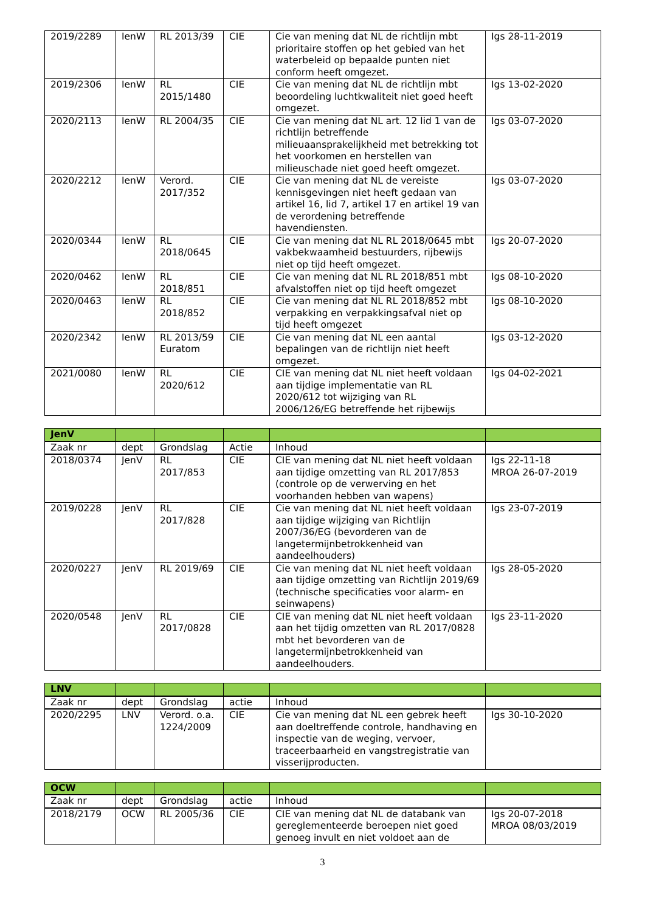| 2019/2289 | IenW | RL 2013/39 | CIE | Cie van mening dat NL de richtlijn mbt prioritaire stoffen op het gebied van het waterbeleid op bepaalde punten niet conform heeft omgezet. | Igs 28-11-2019 |
| 2019/2306 | IenW | RL 2015/1480 | CIE | Cie van mening dat NL de richtlijn mbt beoordeling luchtkwaliteit niet goed heeft omgezet. | Igs 13-02-2020 |
| 2020/2113 | IenW | RL 2004/35 | CIE | Cie van mening dat NL art. 12 lid 1 van de richtlijn betreffende milieuaansprakelijkheid met betrekking tot het voorkomen en herstellen van milieuschade niet goed heeft omgezet. | Igs 03-07-2020 |
| 2020/2212 | IenW | Verord. 2017/352 | CIE | Cie van mening dat NL de vereiste kennisgevingen niet heeft gedaan van artikel 16, lid 7, artikel 17 en artikel 19 van de verordening betreffende havendiensten. | Igs 03-07-2020 |
| 2020/0344 | IenW | RL 2018/0645 | CIE | Cie van mening dat NL RL 2018/0645 mbt vakbekwaamheid bestuurders, rijbewijs niet op tijd heeft omgezet. | Igs 20-07-2020 |
| 2020/0462 | IenW | RL 2018/851 | CIE | Cie van mening dat NL RL 2018/851 mbt afvalstoffen niet op tijd heeft omgezet | Igs 08-10-2020 |
| 2020/0463 | IenW | RL 2018/852 | CIE | Cie van mening dat NL RL 2018/852 mbt verpakking en verpakkingsafval niet op tijd heeft omgezet | Igs 08-10-2020 |
| 2020/2342 | IenW | RL 2013/59 Euratom | CIE | Cie van mening dat NL een aantal bepalingen van de richtlijn niet heeft omgezet. | Igs 03-12-2020 |
| 2021/0080 | IenW | RL 2020/612 | CIE | CIE van mening dat NL niet heeft voldaan aan tijdige implementatie van RL 2020/612 tot wijziging van RL 2006/126/EG betreffende het rijbewijs | Igs 04-02-2021 |
| JenV | | | | | |
| Zaak nr | dept | Grondslag | Actie | Inhoud | |
| 2018/0374 | JenV | RL 2017/853 | CIE | CIE van mening dat NL niet heeft voldaan aan tijdige omzetting van RL 2017/853 (controle op de verwerving en het voorhanden hebben van wapens) | Igs 22-11-18 MROA 26-07-2019 |
| 2019/0228 | JenV | RL 2017/828 | CIE | Cie van mening dat NL niet heeft voldaan aan tijdige wijziging van Richtlijn 2007/36/EG (bevorderen van de langetermijnbetrokkenheid van aandeelhouders) | Igs 23-07-2019 |
| 2020/0227 | JenV | RL 2019/69 | CIE | Cie van mening dat NL niet heeft voldaan aan tijdige omzetting van Richtlijn 2019/69 (technische specificaties voor alarm- en seinwapens) | Igs 28-05-2020 |
| 2020/0548 | JenV | RL 2017/0828 | CIE | CIE van mening dat NL niet heeft voldaan aan het tijdig omzetten van RL 2017/0828 mbt het bevorderen van de langetermijnbetrokkenheid van aandeelhouders. | Igs 23-11-2020 |
| LNV | | | | | |
| Zaak nr | dept | Grondslag | actie | Inhoud | |
| 2020/2295 | LNV | Verord. o.a. 1224/2009 | CIE | Cie van mening dat NL een gebrek heeft aan doeltreffende controle, handhaving en inspectie van de weging, vervoer, traceerbaarheid en vangstregistratie van visserijproducten. | Igs 30-10-2020 |
| OCW | | | | | |
| Zaak nr | dept | Grondslag | actie | Inhoud | |
| 2018/2179 | OCW | RL 2005/36 | CIE | CIE van mening dat NL de databank van gereglementeerde beroepen niet goed genoeg invult en niet voldoet aan de | Igs 20-07-2018 MROA 08/03/2019 |
3